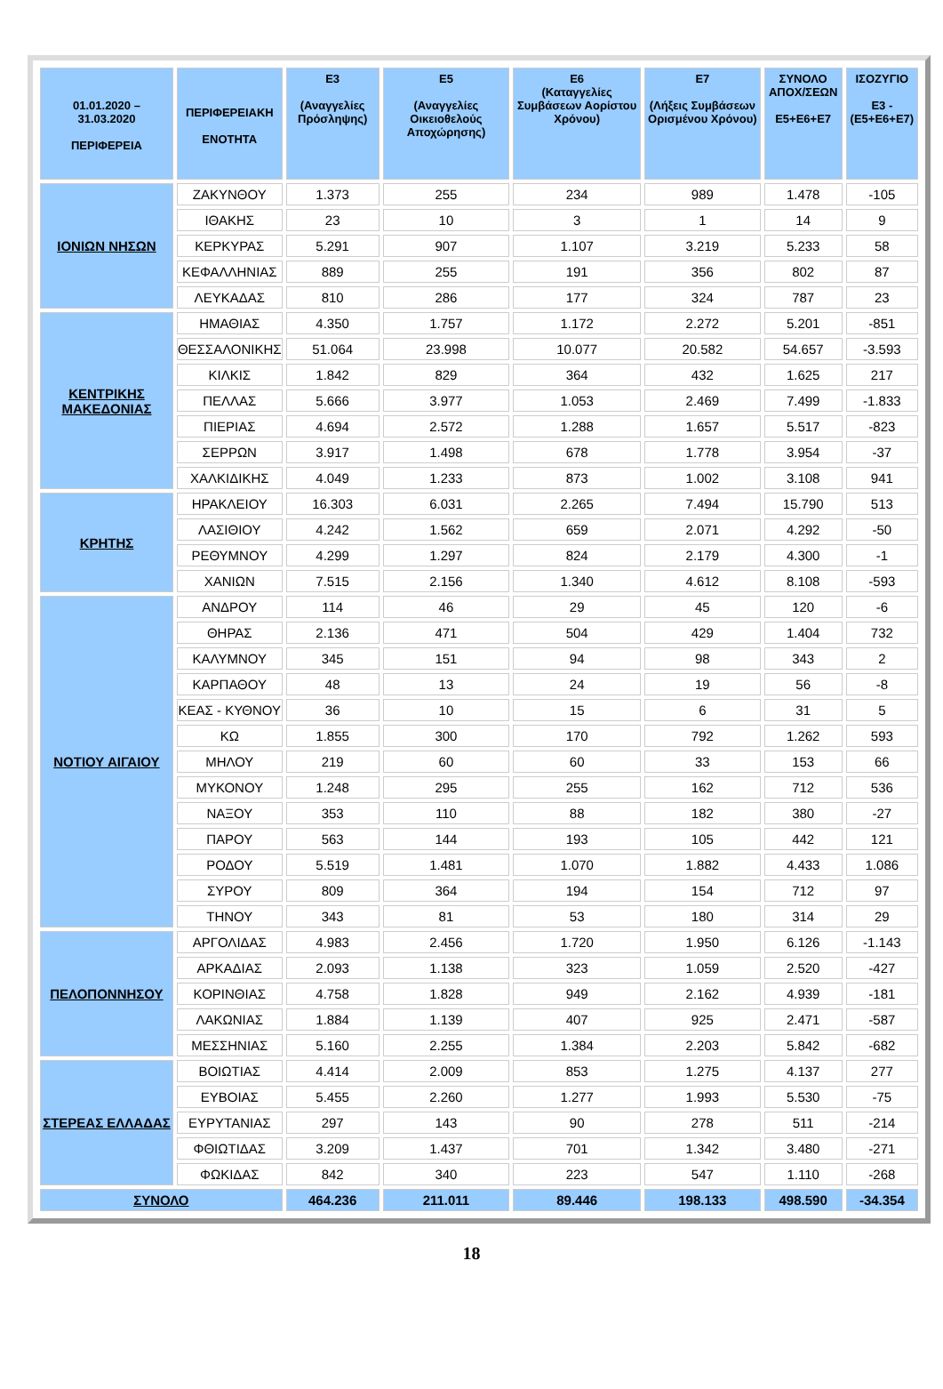| 01.01.2020 – 31.03.2020 ΠΕΡΙΦΕΡΕΙΑ | ΠΕΡΙΦΕΡΕΙΑΚΗ ΕΝΟΤΗΤΑ | Ε3 (Αναγγελίες Πρόσληψης) | Ε5 (Αναγγελίες Οικειοθελούς Αποχώρησης) | Ε6 (Καταγγελίες Συμβάσεων Αορίστου Χρόνου) | Ε7 (Λήξεις Συμβάσεων Ορισμένου Χρόνου) | ΣΥΝΟΛΟ ΑΠΟΧ/ΣΕΩΝ Ε5+Ε6+Ε7 | ΙΣΟΖΥΓΙΟ Ε3 -(Ε5+Ε6+Ε7) |
| --- | --- | --- | --- | --- | --- | --- | --- |
| ΙΟΝΙΩΝ ΝΗΣΩΝ | ΖΑΚΥΝΘΟΥ | 1.373 | 255 | 234 | 989 | 1.478 | -105 |
| | ΙΘΑΚΗΣ | 23 | 10 | 3 | 1 | 14 | 9 |
| | ΚΕΡΚΥΡΑΣ | 5.291 | 907 | 1.107 | 3.219 | 5.233 | 58 |
| | ΚΕΦΑΛΛΗΝΙΑΣ | 889 | 255 | 191 | 356 | 802 | 87 |
| | ΛΕΥΚΑΔΑΣ | 810 | 286 | 177 | 324 | 787 | 23 |
| ΚΕΝΤΡΙΚΗΣ ΜΑΚΕΔΟΝΙΑΣ | ΗΜΑΘΙΑΣ | 4.350 | 1.757 | 1.172 | 2.272 | 5.201 | -851 |
| | ΘΕΣΣΑΛΟΝΙΚΗΣ | 51.064 | 23.998 | 10.077 | 20.582 | 54.657 | -3.593 |
| | ΚΙΛΚΙΣ | 1.842 | 829 | 364 | 432 | 1.625 | 217 |
| | ΠΕΛΛΑΣ | 5.666 | 3.977 | 1.053 | 2.469 | 7.499 | -1.833 |
| | ΠΙΕΡΙΑΣ | 4.694 | 2.572 | 1.288 | 1.657 | 5.517 | -823 |
| | ΣΕΡΡΩΝ | 3.917 | 1.498 | 678 | 1.778 | 3.954 | -37 |
| | ΧΑΛΚΙΔΙΚΗΣ | 4.049 | 1.233 | 873 | 1.002 | 3.108 | 941 |
| ΚΡΗΤΗΣ | ΗΡΑΚΛΕΙΟΥ | 16.303 | 6.031 | 2.265 | 7.494 | 15.790 | 513 |
| | ΛΑΣΙΘΙΟΥ | 4.242 | 1.562 | 659 | 2.071 | 4.292 | -50 |
| | ΡΕΘΥΜΝΟΥ | 4.299 | 1.297 | 824 | 2.179 | 4.300 | -1 |
| | ΧΑΝΙΩΝ | 7.515 | 2.156 | 1.340 | 4.612 | 8.108 | -593 |
| ΝΟΤΙΟΥ ΑΙΓΑΙΟΥ | ΑΝΔΡΟΥ | 114 | 46 | 29 | 45 | 120 | -6 |
| | ΘΗΡΑΣ | 2.136 | 471 | 504 | 429 | 1.404 | 732 |
| | ΚΑΛΥΜΝΟΥ | 345 | 151 | 94 | 98 | 343 | 2 |
| | ΚΑΡΠΑΘΟΥ | 48 | 13 | 24 | 19 | 56 | -8 |
| | ΚΕΑΣ - ΚΥΘΝΟΥ | 36 | 10 | 15 | 6 | 31 | 5 |
| | ΚΩ | 1.855 | 300 | 170 | 792 | 1.262 | 593 |
| | ΜΗΛΟΥ | 219 | 60 | 60 | 33 | 153 | 66 |
| | ΜΥΚΟΝΟΥ | 1.248 | 295 | 255 | 162 | 712 | 536 |
| | ΝΑΞΟΥ | 353 | 110 | 88 | 182 | 380 | -27 |
| | ΠΑΡΟΥ | 563 | 144 | 193 | 105 | 442 | 121 |
| | ΡΟΔΟΥ | 5.519 | 1.481 | 1.070 | 1.882 | 4.433 | 1.086 |
| | ΣΥΡΟΥ | 809 | 364 | 194 | 154 | 712 | 97 |
| | ΤΗΝΟΥ | 343 | 81 | 53 | 180 | 314 | 29 |
| ΠΕΛΟΠΟΝΝΗΣΟΥ | ΑΡΓΟΛΙΔΑΣ | 4.983 | 2.456 | 1.720 | 1.950 | 6.126 | -1.143 |
| | ΑΡΚΑΔΙΑΣ | 2.093 | 1.138 | 323 | 1.059 | 2.520 | -427 |
| | ΚΟΡΙΝΘΙΑΣ | 4.758 | 1.828 | 949 | 2.162 | 4.939 | -181 |
| | ΛΑΚΩΝΙΑΣ | 1.884 | 1.139 | 407 | 925 | 2.471 | -587 |
| | ΜΕΣΣΗΝΙΑΣ | 5.160 | 2.255 | 1.384 | 2.203 | 5.842 | -682 |
| ΣΤΕΡΕΑΣ ΕΛΛΑΔΑΣ | ΒΟΙΩΤΙΑΣ | 4.414 | 2.009 | 853 | 1.275 | 4.137 | 277 |
| | ΕΥΒΟΙΑΣ | 5.455 | 2.260 | 1.277 | 1.993 | 5.530 | -75 |
| | ΕΥΡΥΤΑΝΙΑΣ | 297 | 143 | 90 | 278 | 511 | -214 |
| | ΦΘΙΩΤΙΔΑΣ | 3.209 | 1.437 | 701 | 1.342 | 3.480 | -271 |
| | ΦΩΚΙΔΑΣ | 842 | 340 | 223 | 547 | 1.110 | -268 |
| ΣΥΝΟΛΟ | | 464.236 | 211.011 | 89.446 | 198.133 | 498.590 | -34.354 |
18